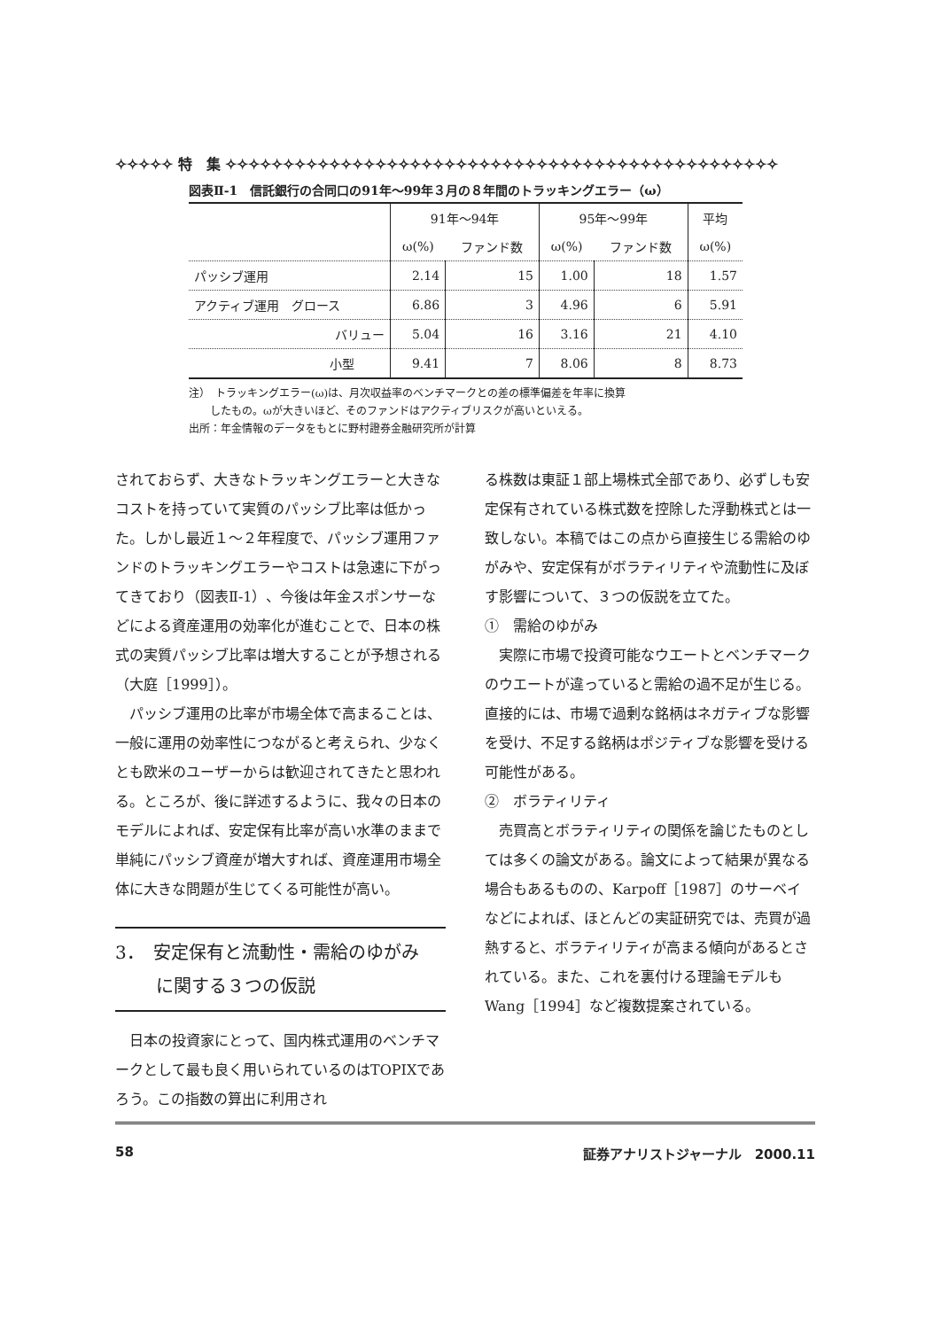✧✧✧✧✧ 特　集 ✧✧✧✧✧✧✧✧✧✧✧✧✧✧✧✧✧✧✧✧✧✧✧✧✧✧✧✧✧✧✧✧✧✧✧✧✧✧✧✧✧✧✧✧✧✧✧✧
図表Ⅱ-1　信託銀行の合同口の91年〜99年３月の８年間のトラッキングエラー（ω）
| | 91年〜94年 | | 95年〜99年 | | 平均 |
| --- | --- | --- | --- | --- | --- |
| | ω(%) | ファンド数 | ω(%) | ファンド数 | ω(%) |
| パッシブ運用 | 2.14 | 15 | 1.00 | 18 | 1.57 |
| アクティブ運用 グロース | 6.86 | 3 | 4.96 | 6 | 5.91 |
| バリュー | 5.04 | 16 | 3.16 | 21 | 4.10 |
| 小型 | 9.41 | 7 | 8.06 | 8 | 8.73 |
注）　トラッキングエラー(ω)は、月次収益率のベンチマークとの差の標準偏差を年率に換算
　　したもの。ωが大きいほど、そのファンドはアクティブリスクが高いといえる。
出所：年金情報のデータをもとに野村證券金融研究所が計算
されておらず、大きなトラッキングエラーと大きなコストを持っていて実質のパッシブ比率は低かった。しかし最近１〜２年程度で、パッシブ運用ファンドのトラッキングエラーやコストは急速に下がってきており（図表Ⅱ-1）、今後は年金スポンサーなどによる資産運用の効率化が進むことで、日本の株式の実質パッシブ比率は増大することが予想される（大庭［1999］）。
パッシブ運用の比率が市場全体で高まることは、一般に運用の効率性につながると考えられ、少なくとも欧米のユーザーからは歓迎されてきたと思われる。ところが、後に詳述するように、我々の日本のモデルによれば、安定保有比率が高い水準のままで単純にパッシブ資産が増大すれば、資産運用市場全体に大きな問題が生じてくる可能性が高い。
3．　安定保有と流動性・需給のゆがみ
　　 に関する３つの仮説
日本の投資家にとって、国内株式運用のベンチマークとして最も良く用いられているのはTOPIXであろう。この指数の算出に利用され
る株数は東証１部上場株式全部であり、必ずしも安定保有されている株式数を控除した浮動株式とは一致しない。本稿ではこの点から直接生じる需給のゆがみや、安定保有がボラティリティや流動性に及ぼす影響について、３つの仮説を立てた。
①　需給のゆがみ
実際に市場で投資可能なウエートとベンチマークのウエートが違っていると需給の過不足が生じる。直接的には、市場で過剰な銘柄はネガティブな影響を受け、不足する銘柄はポジティブな影響を受ける可能性がある。
②　ボラティリティ
売買高とボラティリティの関係を論じたものとしては多くの論文がある。論文によって結果が異なる場合もあるものの、Karpoff［1987］のサーベイなどによれば、ほとんどの実証研究では、売買が過熱すると、ボラティリティが高まる傾向があるとされている。また、これを裏付ける理論モデルもWang［1994］など複数提案されている。
58 証券アナリストジャーナル　2000.11